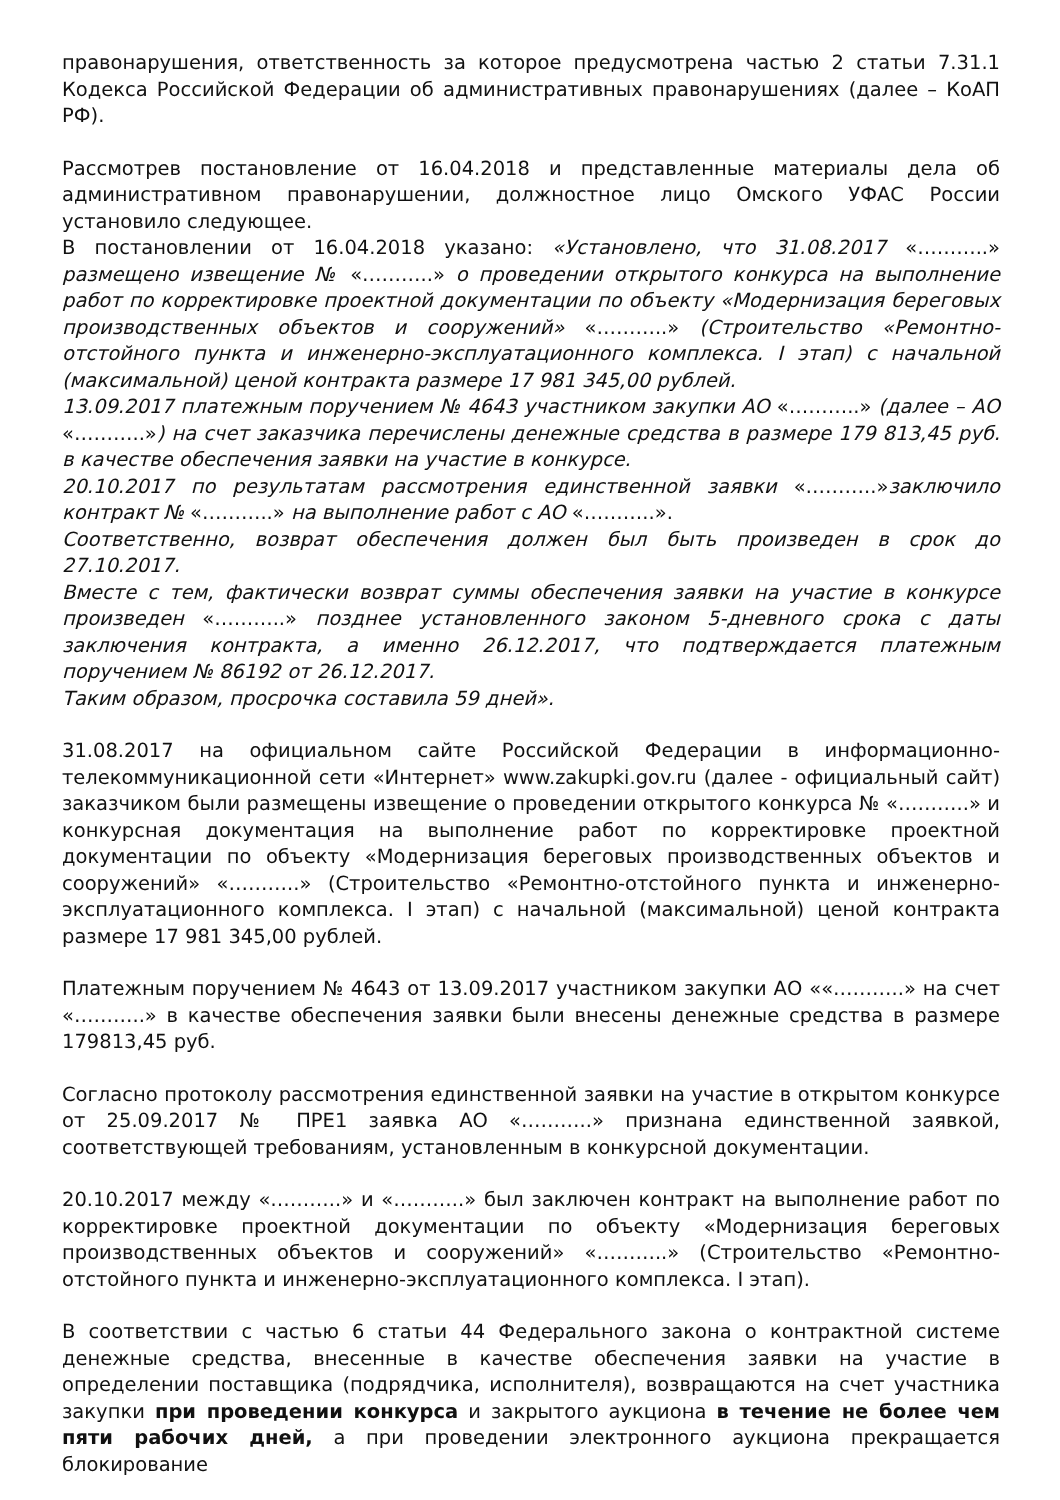правонарушения, ответственность за которое предусмотрена частью 2 статьи 7.31.1 Кодекса Российской Федерации об административных правонарушениях (далее – КоАП РФ).
Рассмотрев постановление от 16.04.2018 и представленные материалы дела об административном правонарушении, должностное лицо Омского УФАС России установило следующее.
В постановлении от 16.04.2018 указано: «Установлено, что 31.08.2017 «………..» размещено извещение № «………..» о проведении открытого конкурса на выполнение работ по корректировке проектной документации по объекту «Модернизация береговых производственных объектов и сооружений» «………..» (Строительство «Ремонтно-отстойного пункта и инженерно-эксплуатационного комплекса. I этап) с начальной (максимальной) ценой контракта размере 17 981 345,00 рублей.
13.09.2017 платежным поручением № 4643 участником закупки АО «………..» (далее – АО «………..») на счет заказчика перечислены денежные средства в размере 179 813,45 руб. в качестве обеспечения заявки на участие в конкурсе.
20.10.2017 по результатам рассмотрения единственной заявки «………..»заключило контракт № «………..» на выполнение работ с АО «………..».
Соответственно, возврат обеспечения должен был быть произведен в срок до 27.10.2017.
Вместе с тем, фактически возврат суммы обеспечения заявки на участие в конкурсе произведен «………..» позднее установленного законом 5-дневного срока с даты заключения контракта, а именно 26.12.2017, что подтверждается платежным поручением № 86192 от 26.12.2017.
Таким образом, просрочка составила 59 дней».
31.08.2017 на официальном сайте Российской Федерации в информационно-телекоммуникационной сети «Интернет» www.zakupki.gov.ru (далее - официальный сайт) заказчиком были размещены извещение о проведении открытого конкурса № «………..» и конкурсная документация на выполнение работ по корректировке проектной документации по объекту «Модернизация береговых производственных объектов и сооружений» «………..» (Строительство «Ремонтно-отстойного пункта и инженерно-эксплуатационного комплекса. I этап) с начальной (максимальной) ценой контракта размере 17 981 345,00 рублей.
Платежным поручением № 4643 от 13.09.2017 участником закупки АО ««………..» на счет «………..» в качестве обеспечения заявки были внесены денежные средства в размере 179813,45 руб.
Согласно протоколу рассмотрения единственной заявки на участие в открытом конкурсе от 25.09.2017 № ПРЕ1 заявка АО «………..» признана единственной заявкой, соответствующей требованиям, установленным в конкурсной документации.
20.10.2017 между «………..» и «………..» был заключен контракт на выполнение работ по корректировке проектной документации по объекту «Модернизация береговых производственных объектов и сооружений» «………..» (Строительство «Ремонтно-отстойного пункта и инженерно-эксплуатационного комплекса. I этап).
В соответствии с частью 6 статьи 44 Федерального закона о контрактной системе денежные средства, внесенные в качестве обеспечения заявки на участие в определении поставщика (подрядчика, исполнителя), возвращаются на счет участника закупки при проведении конкурса и закрытого аукциона в течение не более чем пяти рабочих дней, а при проведении электронного аукциона прекращается блокирование